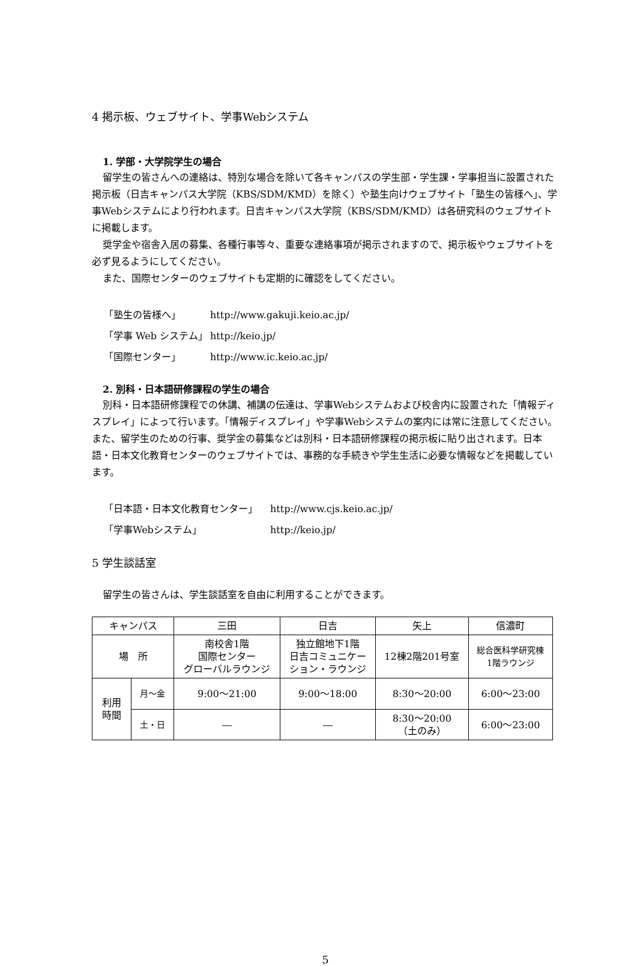4 掲示板、ウェブサイト、学事Webシステム
1. 学部・大学院学生の場合
留学生の皆さんへの連絡は、特別な場合を除いて各キャンパスの学生部・学生課・学事担当に設置された掲示板（日吉キャンパス大学院（KBS/SDM/KMD）を除く）や塾生向けウェブサイト「塾生の皆様へ」、学事Webシステムにより行われます。日吉キャンパス大学院（KBS/SDM/KMD）は各研究科のウェブサイトに掲載します。
奨学金や宿舎入居の募集、各種行事等々、重要な連絡事項が掲示されますので、掲示板やウェブサイトを必ず見るようにしてください。
また、国際センターのウェブサイトも定期的に確認をしてください。
| 「塾生の皆様へ」 | http://www.gakuji.keio.ac.jp/ |
| 「学事 Web システム」 | http://keio.jp/ |
| 「国際センター」 | http://www.ic.keio.ac.jp/ |
2. 別科・日本語研修課程の学生の場合
別科・日本語研修課程での休講、補講の伝達は、学事Webシステムおよび校舎内に設置された「情報ディスプレイ」によって行います。「情報ディスプレイ」や学事Webシステムの案内には常に注意してください。また、留学生のための行事、奨学金の募集などは別科・日本語研修課程の掲示板に貼り出されます。日本語・日本文化教育センターのウェブサイトでは、事務的な手続きや学生生活に必要な情報などを掲載しています。
| 「日本語・日本文化教育センター」 | http://www.cjs.keio.ac.jp/ |
| 「学事Webシステム」 | http://keio.jp/ |
5 学生談話室
留学生の皆さんは、学生談話室を自由に利用することができます。
| キャンパス | | 三田 | 日吉 | 矢上 | 信濃町 |
| 場 所 | | 南校舎1階 国際センター グローバルラウンジ | 独立館地下1階 日吉コミュニケー ション・ラウンジ | 12棟2階201号室 | 総合医科学研究棟 1階ラウンジ |
| 利用 時間 | 月～金 | 9:00～21:00 | 9:00～18:00 | 8:30～20:00 | 6:00～23:00 |
| | 土・日 | ― | ― | 8:30～20:00 （土のみ） | 6:00～23:00 |
5